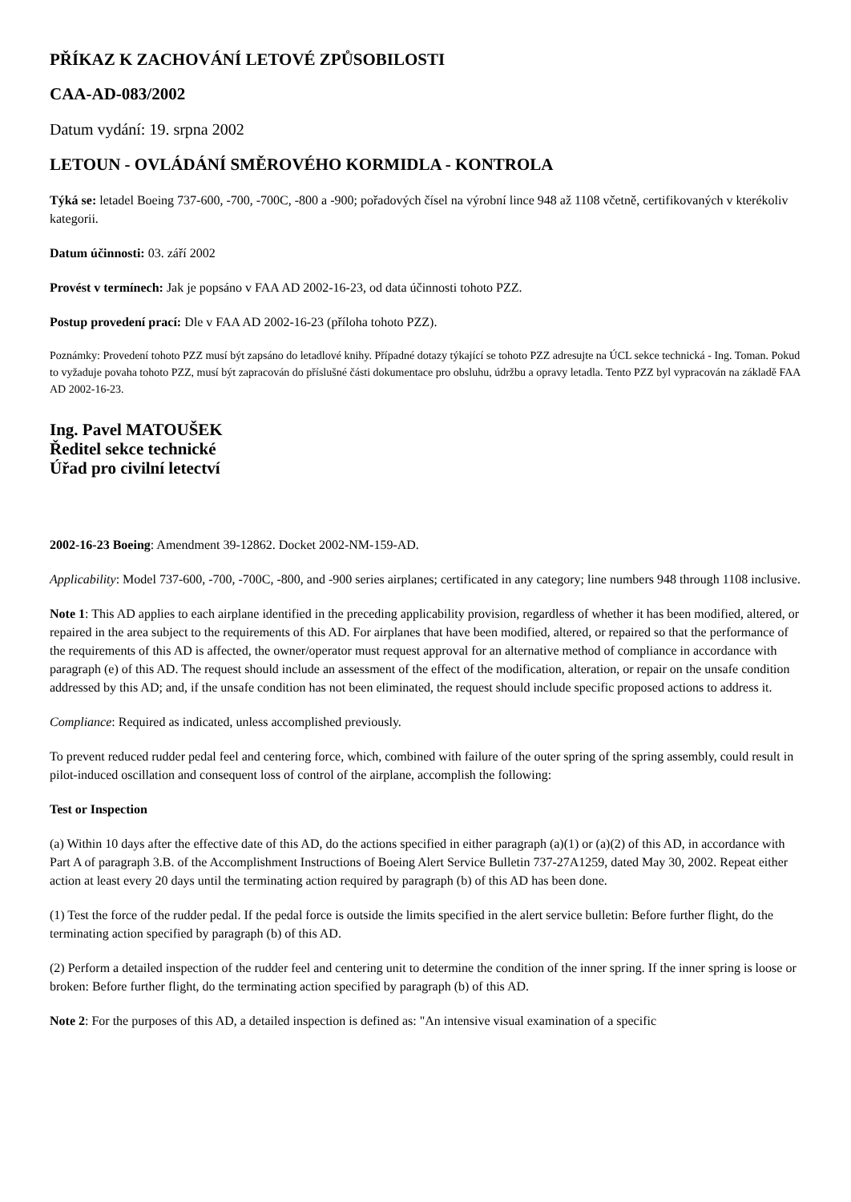PŘÍKAZ K ZACHOVÁNÍ LETOVÉ ZPŮSOBILOSTI
CAA-AD-083/2002
Datum vydání: 19. srpna 2002
LETOUN - OVLÁDÁNÍ SMĚROVÉHO KORMIDLA - KONTROLA
Týká se: letadel Boeing 737-600, -700, -700C, -800 a -900; pořadových čísel na výrobní lince 948 až 1108 včetně, certifikovaných v kterékoliv kategorii.
Datum účinnosti: 03. září 2002
Provést v termínech: Jak je popsáno v FAA AD 2002-16-23, od data účinnosti tohoto PZZ.
Postup provedení prací: Dle v FAA AD 2002-16-23 (příloha tohoto PZZ).
Poznámky: Provedení tohoto PZZ musí být zapsáno do letadlové knihy. Případné dotazy týkající se tohoto PZZ adresujte na ÚCL sekce technická - Ing. Toman. Pokud to vyžaduje povaha tohoto PZZ, musí být zapracován do příslušné části dokumentace pro obsluhu, údržbu a opravy letadla. Tento PZZ byl vypracován na základě FAA AD 2002-16-23.
Ing. Pavel MATOUŠEK
Ředitel sekce technické
Úřad pro civilní letectví
2002-16-23 Boeing: Amendment 39-12862. Docket 2002-NM-159-AD.
Applicability: Model 737-600, -700, -700C, -800, and -900 series airplanes; certificated in any category; line numbers 948 through 1108 inclusive.
Note 1: This AD applies to each airplane identified in the preceding applicability provision, regardless of whether it has been modified, altered, or repaired in the area subject to the requirements of this AD. For airplanes that have been modified, altered, or repaired so that the performance of the requirements of this AD is affected, the owner/operator must request approval for an alternative method of compliance in accordance with paragraph (e) of this AD. The request should include an assessment of the effect of the modification, alteration, or repair on the unsafe condition addressed by this AD; and, if the unsafe condition has not been eliminated, the request should include specific proposed actions to address it.
Compliance: Required as indicated, unless accomplished previously.
To prevent reduced rudder pedal feel and centering force, which, combined with failure of the outer spring of the spring assembly, could result in pilot-induced oscillation and consequent loss of control of the airplane, accomplish the following:
Test or Inspection
(a) Within 10 days after the effective date of this AD, do the actions specified in either paragraph (a)(1) or (a)(2) of this AD, in accordance with Part A of paragraph 3.B. of the Accomplishment Instructions of Boeing Alert Service Bulletin 737-27A1259, dated May 30, 2002. Repeat either action at least every 20 days until the terminating action required by paragraph (b) of this AD has been done.
(1) Test the force of the rudder pedal. If the pedal force is outside the limits specified in the alert service bulletin: Before further flight, do the terminating action specified by paragraph (b) of this AD.
(2) Perform a detailed inspection of the rudder feel and centering unit to determine the condition of the inner spring. If the inner spring is loose or broken: Before further flight, do the terminating action specified by paragraph (b) of this AD.
Note 2: For the purposes of this AD, a detailed inspection is defined as: "An intensive visual examination of a specific